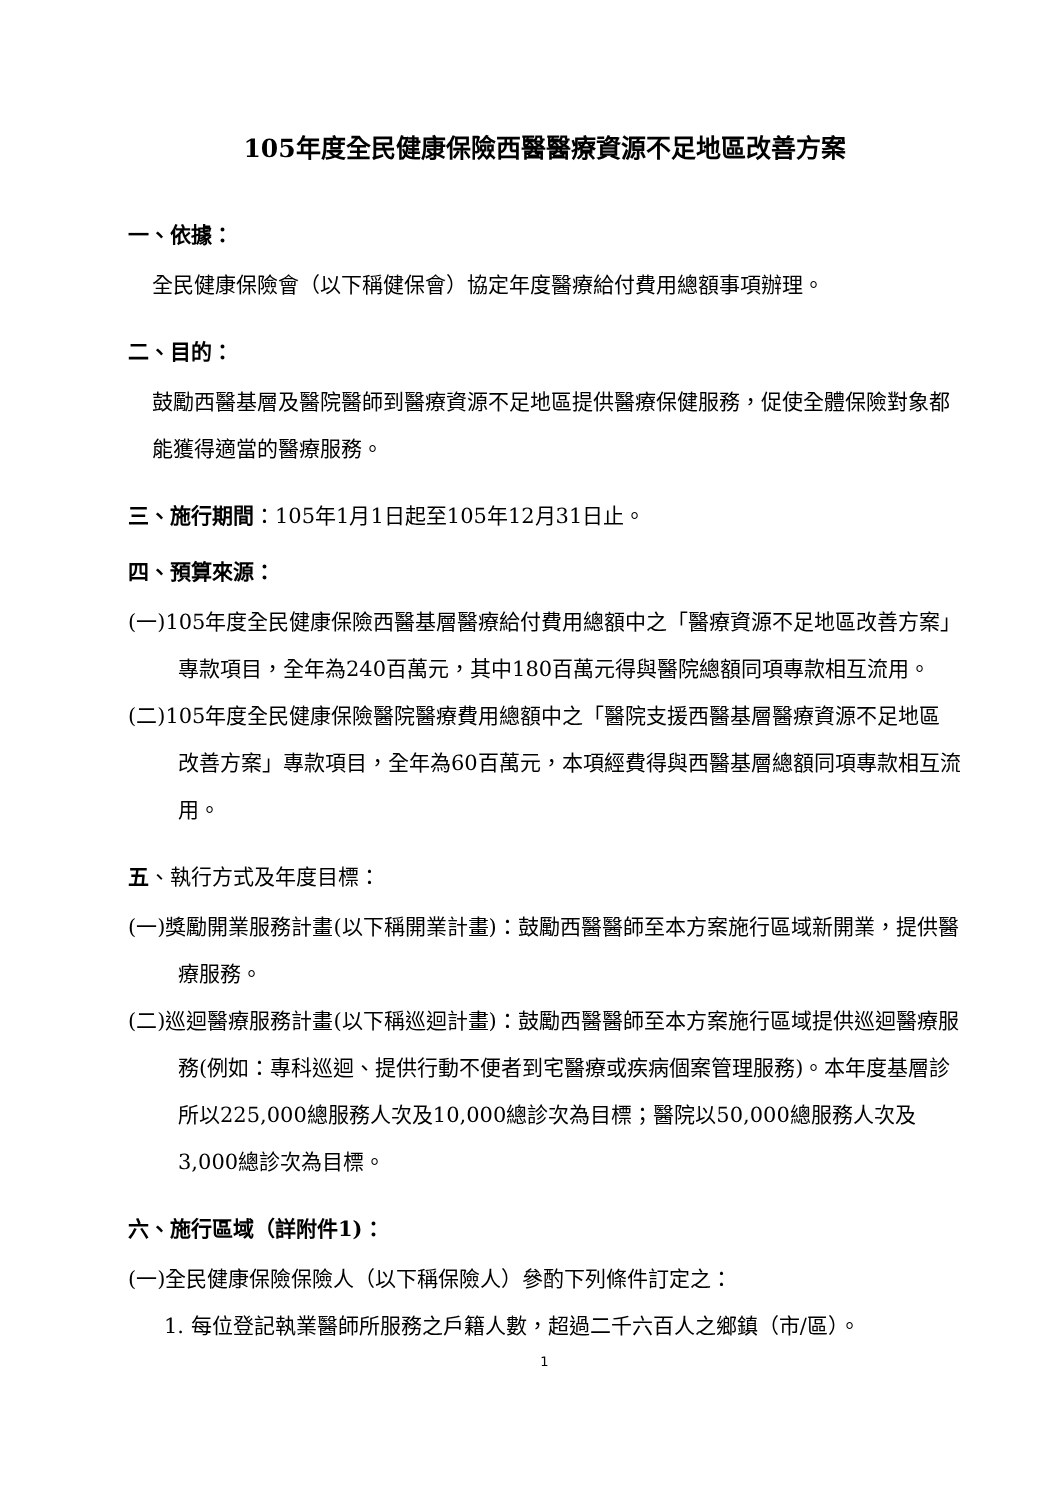105年度全民健康保險西醫醫療資源不足地區改善方案
一、依據：
全民健康保險會（以下稱健保會）協定年度醫療給付費用總額事項辦理。
二、目的：
鼓勵西醫基層及醫院醫師到醫療資源不足地區提供醫療保健服務，促使全體保險對象都能獲得適當的醫療服務。
三、施行期間：105年1月1日起至105年12月31日止。
四、預算來源：
(一)105年度全民健康保險西醫基層醫療給付費用總額中之「醫療資源不足地區改善方案」專款項目，全年為240百萬元，其中180百萬元得與醫院總額同項專款相互流用。
(二)105年度全民健康保險醫院醫療費用總額中之「醫院支援西醫基層醫療資源不足地區改善方案」專款項目，全年為60百萬元，本項經費得與西醫基層總額同項專款相互流用。
五、執行方式及年度目標：
(一)獎勵開業服務計畫(以下稱開業計畫)：鼓勵西醫醫師至本方案施行區域新開業，提供醫療服務。
(二)巡迴醫療服務計畫(以下稱巡迴計畫)：鼓勵西醫醫師至本方案施行區域提供巡迴醫療服務(例如：專科巡迴、提供行動不便者到宅醫療或疾病個案管理服務)。本年度基層診所以225,000總服務人次及10,000總診次為目標；醫院以50,000總服務人次及3,000總診次為目標。
六、施行區域（詳附件1)：
(一)全民健康保險保險人（以下稱保險人）參酌下列條件訂定之：
1. 每位登記執業醫師所服務之戶籍人數，超過二千六百人之鄉鎮（市/區）。
1